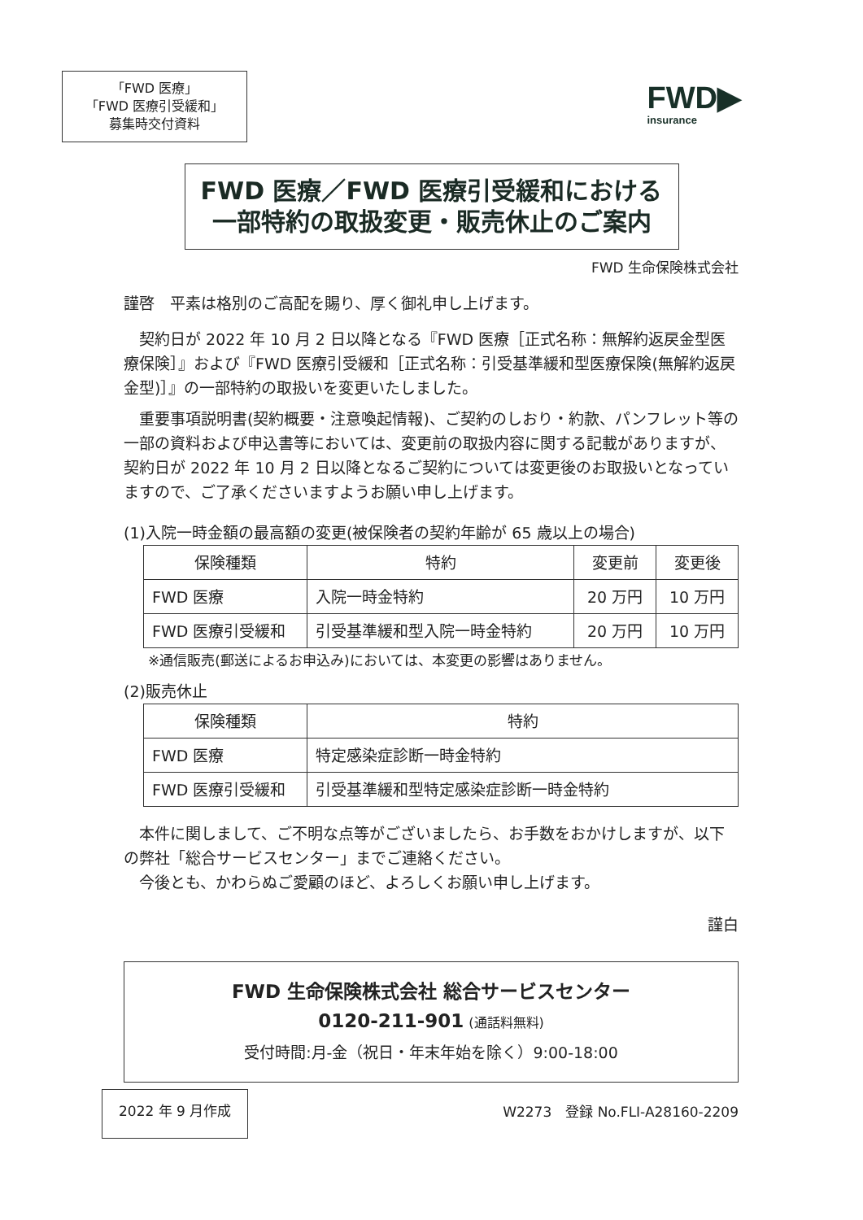「FWD 医療」
「FWD 医療引受緩和」
募集時交付資料
FWD▶
insurance
FWD 医療／FWD 医療引受緩和における
一部特約の取扱変更・販売休止のご案内
FWD 生命保険株式会社
謹啓　平素は格別のご高配を賜り、厚く御礼申し上げます。
　契約日が 2022 年 10 月 2 日以降となる『FWD 医療［正式名称：無解約返戻金型医療保険］』および『FWD 医療引受緩和［正式名称：引受基準緩和型医療保険(無解約返戻金型)］』の一部特約の取扱いを変更いたしました。
　重要事項説明書(契約概要・注意喚起情報)、ご契約のしおり・約款、パンフレット等の一部の資料および申込書等においては、変更前の取扱内容に関する記載がありますが、契約日が 2022 年 10 月 2 日以降となるご契約については変更後のお取扱いとなっていますので、ご了承くださいますようお願い申し上げます。
(1)入院一時金額の最高額の変更(被保険者の契約年齢が 65 歳以上の場合)
| 保険種類 | 特約 | 変更前 | 変更後 |
| --- | --- | --- | --- |
| FWD 医療 | 入院一時金特約 | 20 万円 | 10 万円 |
| FWD 医療引受緩和 | 引受基準緩和型入院一時金特約 | 20 万円 | 10 万円 |
※通信販売(郵送によるお申込み)においては、本変更の影響はありません。
(2)販売休止
| 保険種類 | 特約 |
| --- | --- |
| FWD 医療 | 特定感染症診断一時金特約 |
| FWD 医療引受緩和 | 引受基準緩和型特定感染症診断一時金特約 |
　本件に関しまして、ご不明な点等がございましたら、お手数をおかけしますが、以下の弊社「総合サービスセンター」までご連絡ください。
　今後とも、かわらぬご愛顧のほど、よろしくお願い申し上げます。
謹白
FWD 生命保険株式会社 総合サービスセンター
0120-211-901 (通話料無料)
受付時間:月-金（祝日・年末年始を除く）9:00-18:00
2022 年 9 月作成 W2273　登録 No.FLI-A28160-2209